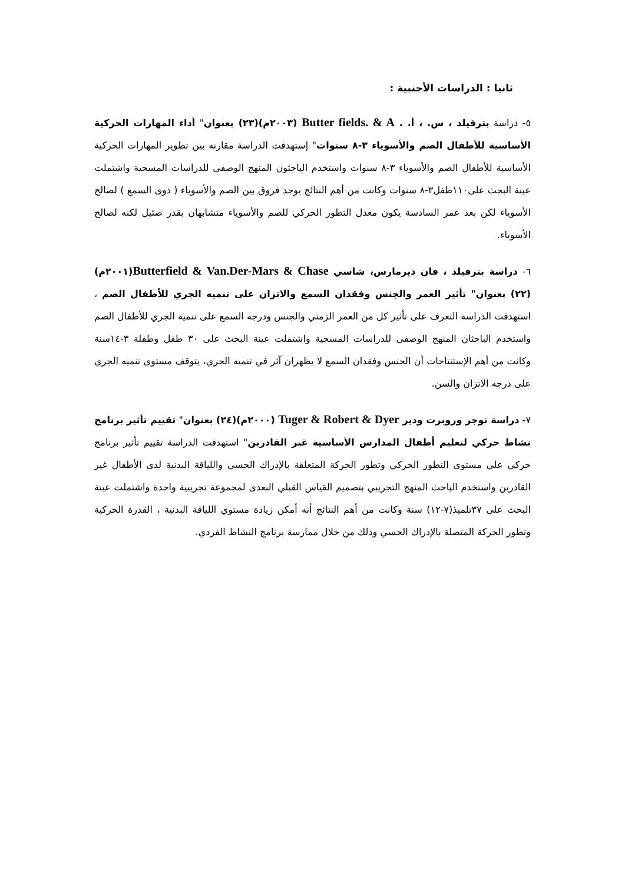ثانيا : الدراسات الأجنبية :
٥- دراسة بترفيلد ، س. ، أ. . Butter fields. & A (٢٠٠٣م)(٢٣) بعنوان" أداء المهارات الحركية الأساسية للأطفال الصم والأسوياء ٣-٨ سنوات" إستهدفت الدراسة مقارنه بين تطوير المهارات الحركية الأساسية للأطفال الصم والأسوياء ٣-٨ سنوات واستخدم الباحثون المنهج الوصفى للدراسات المسحية واشتملت عينة البحث على١١٠طفل٣-٨ سنوات وكانت من أهم النتائج يوجد فروق بين الصم والأسوياء ( ذوى السمع ) لصالح الأسوياء لكن بعد عمر السادسة يكون معدل التطور الحركي للصم والأسوياء متشابهان بقدر ضئيل لكنه لصالح الأسوياء.
٦- دراسة بترفيلد ، فان ديرمارس، شاسي Butterfield & Van.Der-Mars & Chase(٢٠٠١م)(٢٢) بعنوان" تأثير العمر والجنس وفقدان السمع والاتزان على تنميه الجري للأطفال الصم ، استهدفت الدراسة التعرف على تأثير كل من العمر الزمني والجنس ودرجه السمع على تنمية الجري للأطفال الصم واستخدم الباحثان المنهج الوصفى للدراسات المسحية واشتملت عينة البحث على ٣٠ طفل وطفلة ٣-١٤سنة وكانت من أهم الإستنتاجات أن الجنس وفقدان السمع لا يظهران آثر في تنميه الجري، يتوقف مستوى تنميه الجري على درجه الاتزان والسن.
٧- دراسة توجر وروبرت ودير Tuger & Robert & Dyer (٢٠٠٠م)(٢٤) بعنوان" تقييم تأثير برنامج نشاط حركي لتعليم أطفال المدارس الأساسية غير القادرين" استهدفت الدراسة تقييم تأثير برنامج حركي علي مستوى التطور الحركي وتطور الحركة المتعلقة بالإدراك الحسي واللياقة البدنية لدى الأطفال غير القادرين واستخدم الباحث المنهج التجريبي بتصميم القياس القبلي البعدى لمجموعة تجريبية واحدة واشتملت عينة البحث على ٣٧تلميذ(٧-١٢) سنة وكانت من أهم النتائج أنه أمكن زيادة مستوي اللياقة البدنية ، القدرة الحركية وتطور الحركة المتصلة بالإدراك الحسي وذلك من خلال ممارسة برنامج النشاط الفردي.